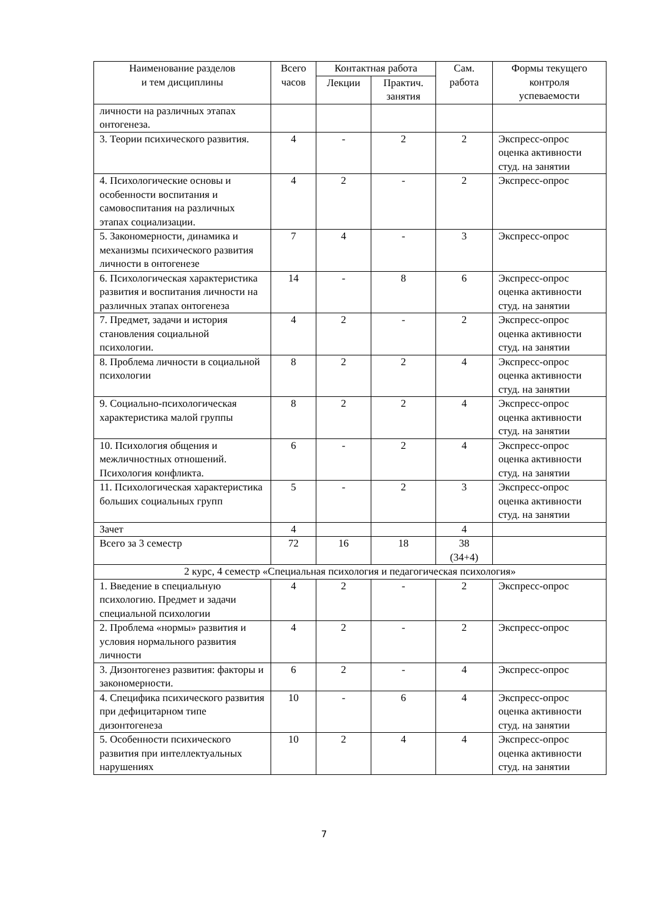| Наименование разделов и тем дисциплины | Всего часов | Контактная работа | | Сам. работа | Формы текущего контроля успеваемости |
| --- | --- | --- | --- | --- | --- |
| | | Лекции | Практич. занятия | | |
| личности на различных этапах онтогенеза. | | | | | |
| 3. Теории психического развития. | 4 | - | 2 | 2 | Экспресс-опрос оценка активности студ. на занятии |
| 4. Психологические основы и особенности воспитания и самовоспитания на различных этапах социализации. | 4 | 2 | - | 2 | Экспресс-опрос |
| 5. Закономерности, динамика и механизмы психического развития личности в онтогенезе | 7 | 4 | - | 3 | Экспресс-опрос |
| 6. Психологическая характеристика развития и воспитания личности на различных этапах онтогенеза | 14 | - | 8 | 6 | Экспресс-опрос оценка активности студ. на занятии |
| 7. Предмет, задачи и история становления социальной психологии. | 4 | 2 | - | 2 | Экспресс-опрос оценка активности студ. на занятии |
| 8. Проблема личности в социальной психологии | 8 | 2 | 2 | 4 | Экспресс-опрос оценка активности студ. на занятии |
| 9. Социально-психологическая характеристика малой группы | 8 | 2 | 2 | 4 | Экспресс-опрос оценка активности студ. на занятии |
| 10. Психология общения и межличностных отношений. Психология конфликта. | 6 | - | 2 | 4 | Экспресс-опрос оценка активности студ. на занятии |
| 11. Психологическая характеристика больших социальных групп | 5 | - | 2 | 3 | Экспресс-опрос оценка активности студ. на занятии |
| Зачет | 4 | | | 4 | |
| Всего за 3 семестр | 72 | 16 | 18 | 38 (34+4) | |
| 2 курс, 4 семестр «Специальная психология и педагогическая психология» | | | | | |
| 1. Введение в специальную психологию. Предмет и задачи специальной психологии | 4 | 2 | - | 2 | Экспресс-опрос |
| 2. Проблема «нормы» развития и условия нормального развития личности | 4 | 2 | - | 2 | Экспресс-опрос |
| 3. Дизонтогенез развития: факторы и закономерности. | 6 | 2 | - | 4 | Экспресс-опрос |
| 4. Специфика психического развития при дефицитарном типе дизонтогенеза | 10 | - | 6 | 4 | Экспресс-опрос оценка активности студ. на занятии |
| 5. Особенности психического развития при интеллектуальных нарушениях | 10 | 2 | 4 | 4 | Экспресс-опрос оценка активности студ. на занятии |
7